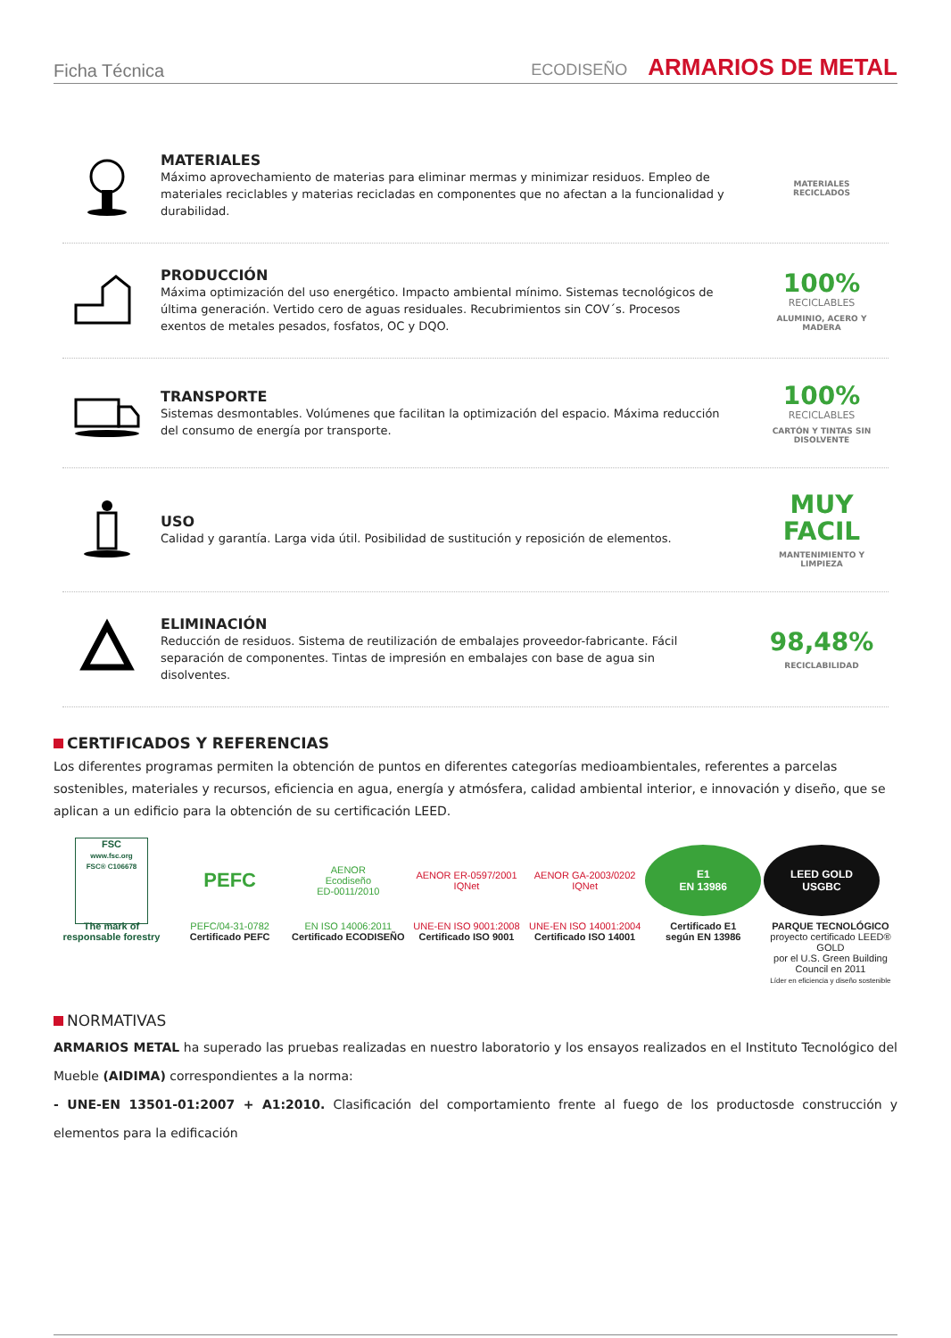Ficha Técnica
ECODISEÑO ARMARIOS DE METAL
MATERIALES
Máximo aprovechamiento de materias para eliminar mermas y minimizar residuos. Empleo de materiales reciclables y materias recicladas en componentes que no afectan a la funcionalidad y durabilidad.
MATERIALES
RECICLADOS
PRODUCCIÓN
Máxima optimización del uso energético. Impacto ambiental mínimo. Sistemas tecnológicos de última generación. Vertido cero de aguas residuales. Recubrimientos sin COV´s. Procesos exentos de metales pesados, fosfatos, OC y DQO.
100%
RECICLABLES
ALUMINIO, ACERO Y MADERA
TRANSPORTE
Sistemas desmontables. Volúmenes que facilitan la optimización del espacio. Máxima reducción del consumo de energía por transporte.
100%
RECICLABLES
CARTÓN Y TINTAS SIN DISOLVENTE
USO
Calidad y garantía. Larga vida útil. Posibilidad de sustitución y reposición de elementos.
MUY FACIL
MANTENIMIENTO Y LIMPIEZA
ELIMINACIÓN
Reducción de residuos. Sistema de reutilización de embalajes proveedor-fabricante. Fácil separación de componentes. Tintas de impresión en embalajes con base de agua sin disolventes.
98,48%
RECICLABILIDAD
CERTIFICADOS Y REFERENCIAS
Los diferentes programas permiten la obtención de puntos en diferentes categorías medioambientales, referentes a parcelas sostenibles, materiales y recursos, eficiencia en agua, energía y atmósfera, calidad ambiental interior, e innovación y diseño, que se aplican a un edificio para la obtención de su certificación LEED.
FSC
www.fsc.org
FSC® C106678
The mark of responsable forestry
PEFC
PEFC/04-31-0782
Certificado PEFC
AENOR
Ecodiseño
ED-0011/2010
EN ISO 14006:2011
Certificado ECODISEÑO
AENOR ER-0597/2001 IQNet
UNE-EN ISO 9001:2008
Certificado ISO 9001
AENOR GA-2003/0202 IQNet
UNE-EN ISO 14001:2004
Certificado ISO 14001
E1
EN 13986
Certificado E1
según EN 13986
LEED GOLD
USGBC
PARQUE TECNOLÓGICO
proyecto certificado LEED® GOLD
por el U.S. Green Building Council en 2011
Líder en eficiencia y diseño sostenible
NORMATIVAS
ARMARIOS METAL ha superado las pruebas realizadas en nuestro laboratorio y los ensayos realizados en el Instituto Tecnológico del Mueble (AIDIMA) correspondientes a la norma:
- UNE-EN 13501-01:2007 + A1:2010. Clasificación del comportamiento frente al fuego de los productosde construcción y elementos para la edificación